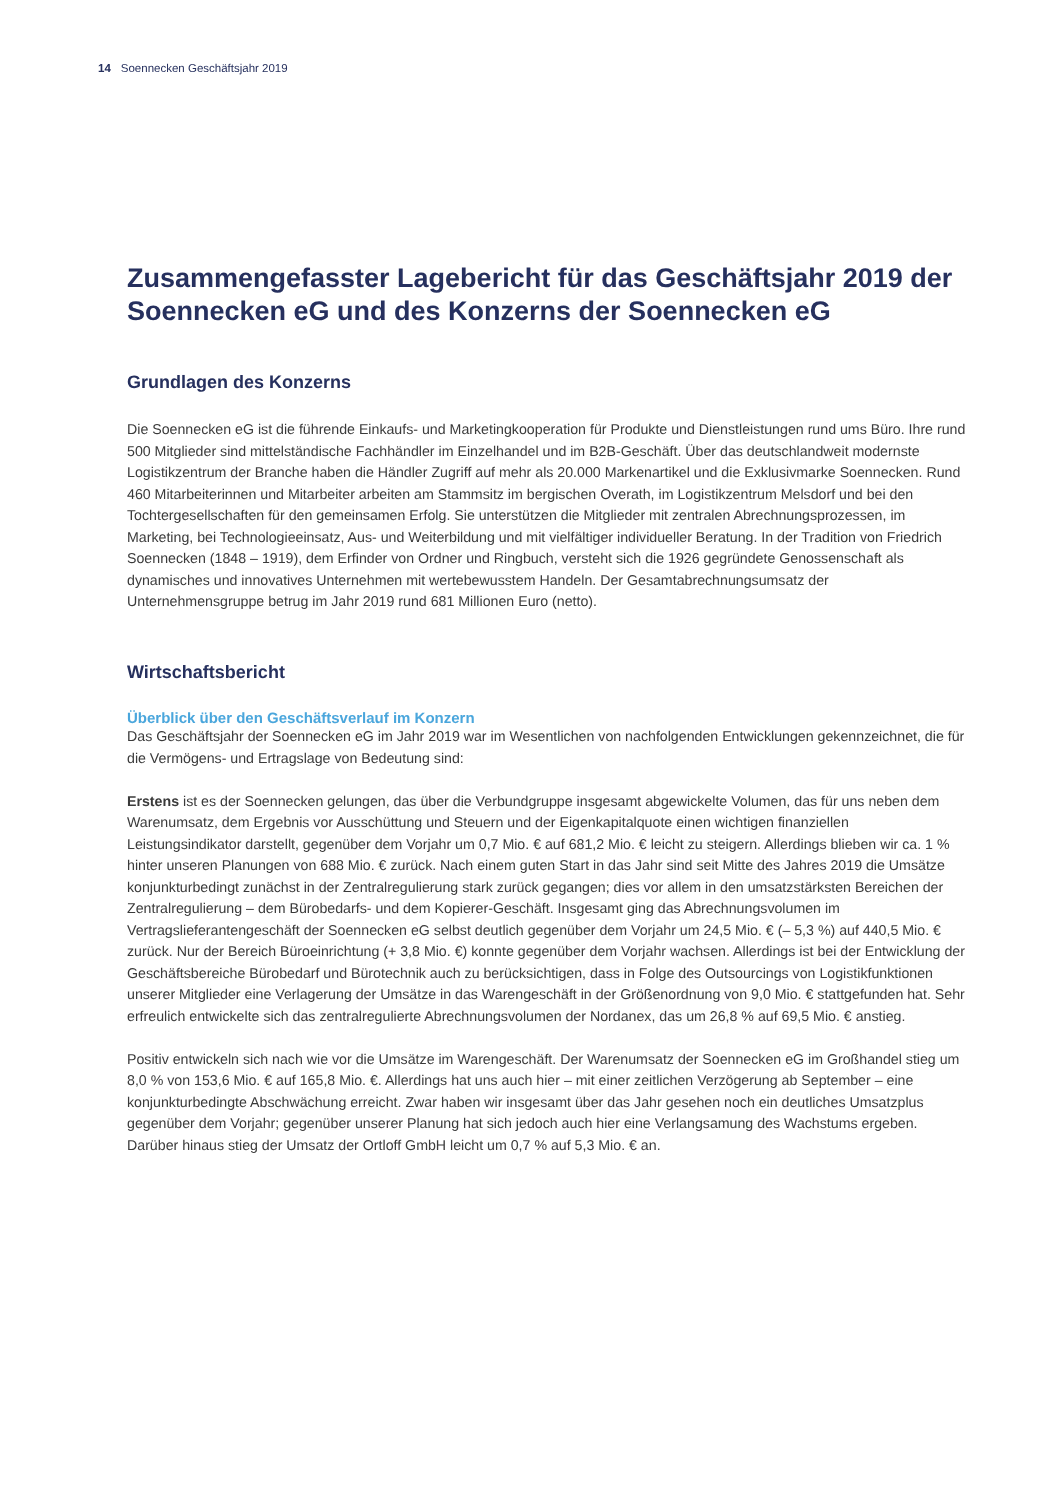14 Soennecken Geschäftsjahr 2019
Zusammengefasster Lagebericht für das Geschäftsjahr 2019 der Soennecken eG und des Konzerns der Soennecken eG
Grundlagen des Konzerns
Die Soennecken eG ist die führende Einkaufs- und Marketingkooperation für Produkte und Dienstleistungen rund ums Büro. Ihre rund 500 Mitglieder sind mittelständische Fachhändler im Einzelhandel und im B2B-Geschäft. Über das deutschlandweit modernste Logistikzentrum der Branche haben die Händler Zugriff auf mehr als 20.000 Markenartikel und die Exklusivmarke Soennecken. Rund 460 Mitarbeiterinnen und Mitarbeiter arbeiten am Stammsitz im bergischen Overath, im Logistikzentrum Melsdorf und bei den Tochtergesellschaften für den gemeinsamen Erfolg. Sie unterstützen die Mitglieder mit zentralen Abrechnungsprozessen, im Marketing, bei Technologieeinsatz, Aus- und Weiterbildung und mit vielfältiger individueller Beratung. In der Tradition von Friedrich Soennecken (1848 – 1919), dem Erfinder von Ordner und Ringbuch, versteht sich die 1926 gegründete Genossenschaft als dynamisches und innovatives Unternehmen mit wertebewusstem Handeln. Der Gesamtabrechnungsumsatz der Unternehmensgruppe betrug im Jahr 2019 rund 681 Millionen Euro (netto).
Wirtschaftsbericht
Überblick über den Geschäftsverlauf im Konzern
Das Geschäftsjahr der Soennecken eG im Jahr 2019 war im Wesentlichen von nachfolgenden Entwicklungen gekennzeichnet, die für die Vermögens- und Ertragslage von Bedeutung sind:
Erstens ist es der Soennecken gelungen, das über die Verbundgruppe insgesamt abgewickelte Volumen, das für uns neben dem Warenumsatz, dem Ergebnis vor Ausschüttung und Steuern und der Eigenkapitalquote einen wichtigen finanziellen Leistungsindikator darstellt, gegenüber dem Vorjahr um 0,7 Mio. € auf 681,2 Mio. € leicht zu steigern. Allerdings blieben wir ca. 1 % hinter unseren Planungen von 688 Mio. € zurück. Nach einem guten Start in das Jahr sind seit Mitte des Jahres 2019 die Umsätze konjunkturbedingt zunächst in der Zentralregulierung stark zurück gegangen; dies vor allem in den umsatzstärksten Bereichen der Zentralregulierung – dem Bürobedarfs- und dem Kopierer-Geschäft. Insgesamt ging das Abrechnungsvolumen im Vertragslieferantengeschäft der Soennecken eG selbst deutlich gegenüber dem Vorjahr um 24,5 Mio. € (– 5,3 %) auf 440,5 Mio. € zurück. Nur der Bereich Büroeinrichtung (+ 3,8 Mio. €) konnte gegenüber dem Vorjahr wachsen. Allerdings ist bei der Entwicklung der Geschäftsbereiche Bürobedarf und Bürotechnik auch zu berücksichtigen, dass in Folge des Outsourcings von Logistikfunktionen unserer Mitglieder eine Verlagerung der Umsätze in das Warengeschäft in der Größenordnung von 9,0 Mio. € stattgefunden hat. Sehr erfreulich entwickelte sich das zentralregulierte Abrechnungsvolumen der Nordanex, das um 26,8 % auf 69,5 Mio. € anstieg.
Positiv entwickeln sich nach wie vor die Umsätze im Warengeschäft. Der Warenumsatz der Soennecken eG im Großhandel stieg um 8,0 % von 153,6 Mio. € auf 165,8 Mio. €. Allerdings hat uns auch hier – mit einer zeitlichen Verzögerung ab September – eine konjunkturbedingte Abschwächung erreicht. Zwar haben wir insgesamt über das Jahr gesehen noch ein deutliches Umsatzplus gegenüber dem Vorjahr; gegenüber unserer Planung hat sich jedoch auch hier eine Verlangsamung des Wachstums ergeben. Darüber hinaus stieg der Umsatz der Ortloff GmbH leicht um 0,7 % auf 5,3 Mio. € an.